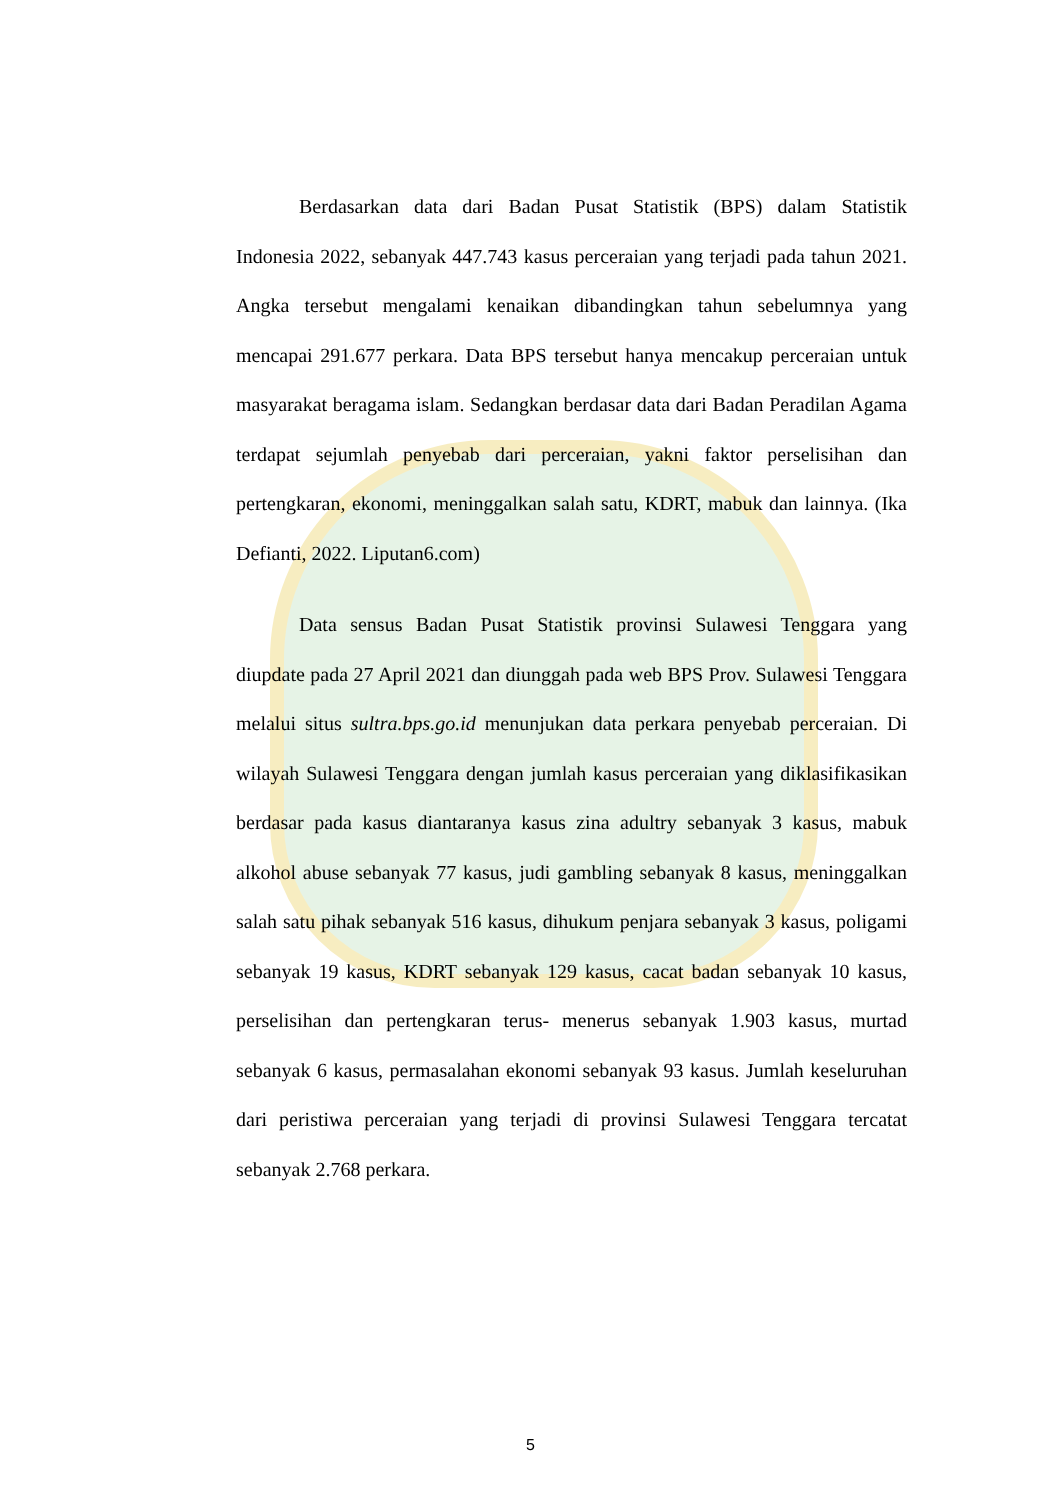Berdasarkan data dari Badan Pusat Statistik (BPS) dalam Statistik Indonesia 2022, sebanyak 447.743 kasus perceraian yang terjadi pada tahun 2021. Angka tersebut mengalami kenaikan dibandingkan tahun sebelumnya yang mencapai 291.677 perkara. Data BPS tersebut hanya mencakup perceraian untuk masyarakat beragama islam. Sedangkan berdasar data dari Badan Peradilan Agama terdapat sejumlah penyebab dari perceraian, yakni faktor perselisihan dan pertengkaran, ekonomi, meninggalkan salah satu, KDRT, mabuk dan lainnya. (Ika Defianti, 2022. Liputan6.com)
Data sensus Badan Pusat Statistik provinsi Sulawesi Tenggara yang diupdate pada 27 April 2021 dan diunggah pada web BPS Prov. Sulawesi Tenggara melalui situs sultra.bps.go.id menunjukan data perkara penyebab perceraian. Di wilayah Sulawesi Tenggara dengan jumlah kasus perceraian yang diklasifikasikan berdasar pada kasus diantaranya kasus zina adultry sebanyak 3 kasus, mabuk alkohol abuse sebanyak 77 kasus, judi gambling sebanyak 8 kasus, meninggalkan salah satu pihak sebanyak 516 kasus, dihukum penjara sebanyak 3 kasus, poligami sebanyak 19 kasus, KDRT sebanyak 129 kasus, cacat badan sebanyak 10 kasus, perselisihan dan pertengkaran terus- menerus sebanyak 1.903 kasus, murtad sebanyak 6 kasus, permasalahan ekonomi sebanyak 93 kasus. Jumlah keseluruhan dari peristiwa perceraian yang terjadi di provinsi Sulawesi Tenggara tercatat sebanyak 2.768 perkara.
5